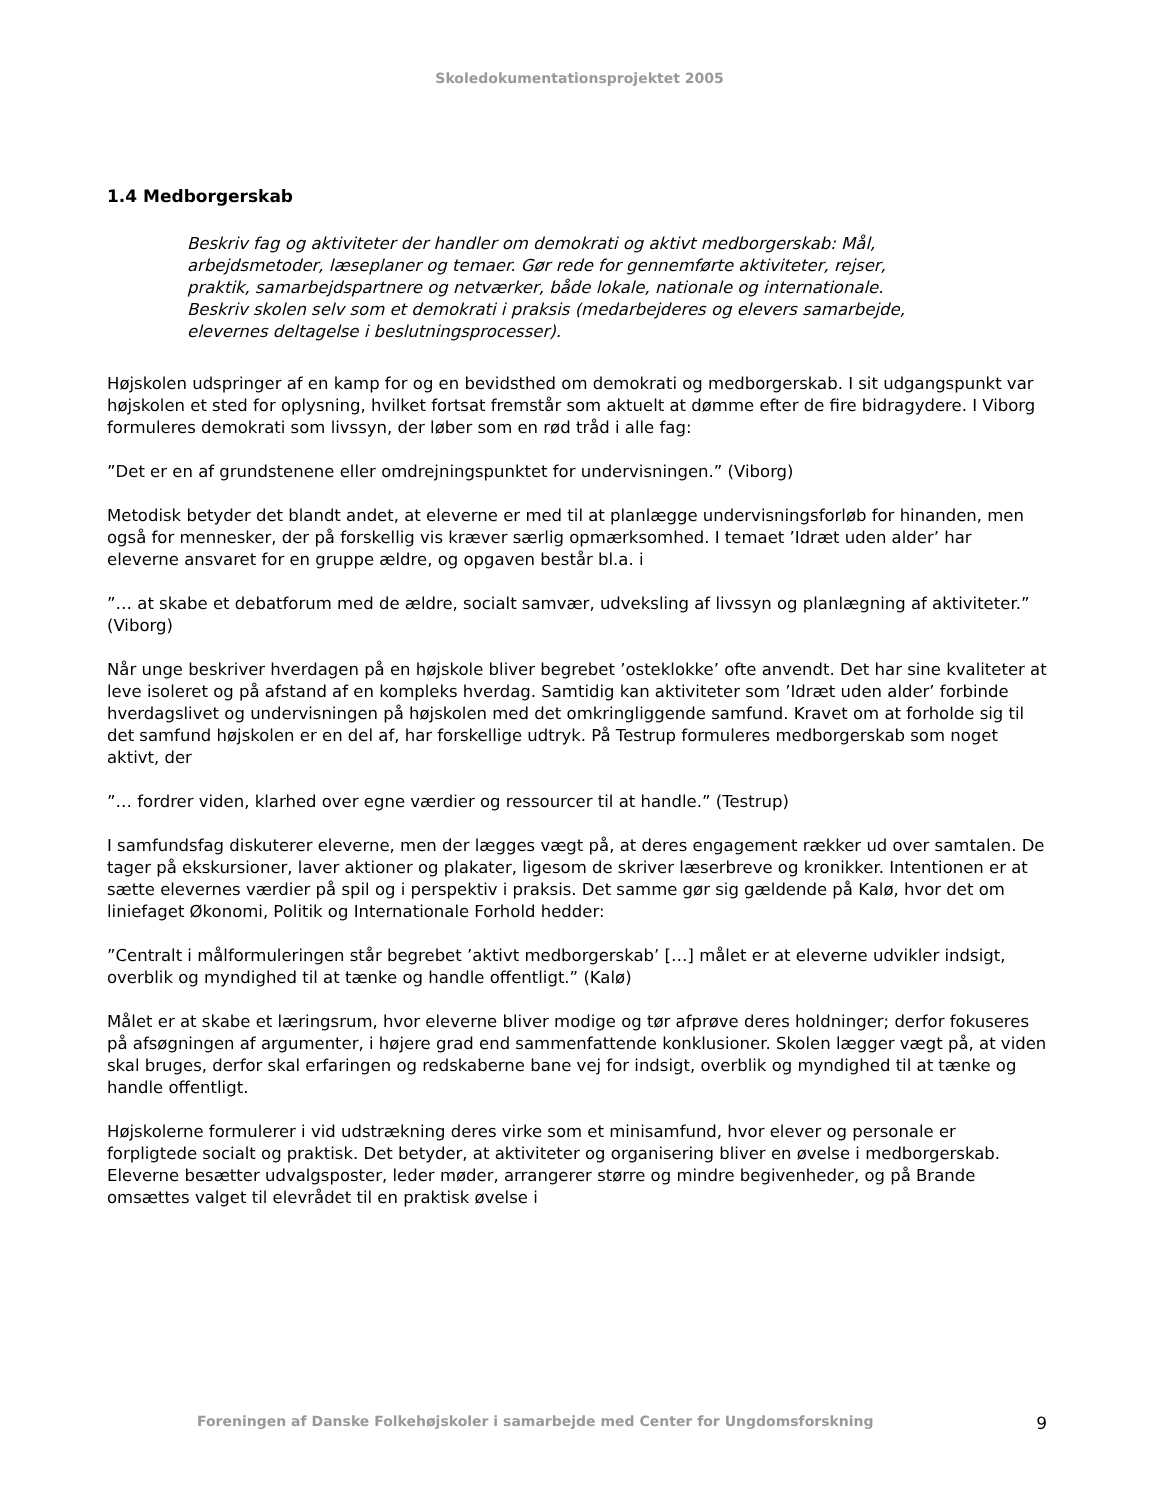Skoledokumentationsprojektet 2005
1.4 Medborgerskab
Beskriv fag og aktiviteter der handler om demokrati og aktivt medborgerskab: Mål, arbejdsmetoder, læseplaner og temaer. Gør rede for gennemførte aktiviteter, rejser, praktik, samarbejdspartnere og netværker, både lokale, nationale og internationale. Beskriv skolen selv som et demokrati i praksis (medarbejderes og elevers samarbejde, elevernes deltagelse i beslutningsprocesser).
Højskolen udspringer af en kamp for og en bevidsthed om demokrati og medborgerskab. I sit udgangspunkt var højskolen et sted for oplysning, hvilket fortsat fremstår som aktuelt at dømme efter de fire bidragydere. I Viborg formuleres demokrati som livssyn, der løber som en rød tråd i alle fag:
”Det er en af grundstenene eller omdrejningspunktet for undervisningen.” (Viborg)
Metodisk betyder det blandt andet, at eleverne er med til at planlægge undervisningsforløb for hinanden, men også for mennesker, der på forskellig vis kræver særlig opmærksomhed. I temaet ’Idræt uden alder’ har eleverne ansvaret for en gruppe ældre, og opgaven består bl.a. i
”… at skabe et debatforum med de ældre, socialt samvær, udveksling af livssyn og planlægning af aktiviteter.” (Viborg)
Når unge beskriver hverdagen på en højskole bliver begrebet ’osteklokke’ ofte anvendt. Det har sine kvaliteter at leve isoleret og på afstand af en kompleks hverdag. Samtidig kan aktiviteter som ’Idræt uden alder’ forbinde hverdagslivet og undervisningen på højskolen med det omkringliggende samfund. Kravet om at forholde sig til det samfund højskolen er en del af, har forskellige udtryk. På Testrup formuleres medborgerskab som noget aktivt, der
”… fordrer viden, klarhed over egne værdier og ressourcer til at handle.” (Testrup)
I samfundsfag diskuterer eleverne, men der lægges vægt på, at deres engagement rækker ud over samtalen. De tager på ekskursioner, laver aktioner og plakater, ligesom de skriver læserbreve og kronikker. Intentionen er at sætte elevernes værdier på spil og i perspektiv i praksis. Det samme gør sig gældende på Kalø, hvor det om liniefaget Økonomi, Politik og Internationale Forhold hedder:
”Centralt i målformuleringen står begrebet ’aktivt medborgerskab’ […] målet er at eleverne udvikler indsigt, overblik og myndighed til at tænke og handle offentligt.” (Kalø)
Målet er at skabe et læringsrum, hvor eleverne bliver modige og tør afprøve deres holdninger; derfor fokuseres på afsøgningen af argumenter, i højere grad end sammenfattende konklusioner. Skolen lægger vægt på, at viden skal bruges, derfor skal erfaringen og redskaberne bane vej for indsigt, overblik og myndighed til at tænke og handle offentligt.
Højskolerne formulerer i vid udstrækning deres virke som et minisamfund, hvor elever og personale er forpligtede socialt og praktisk. Det betyder, at aktiviteter og organisering bliver en øvelse i medborgerskab. Eleverne besætter udvalgsposter, leder møder, arrangerer større og mindre begivenheder, og på Brande omsættes valget til elevrådet til en praktisk øvelse i
Foreningen af Danske Folkehøjskoler i samarbejde med Center for Ungdomsforskning 9